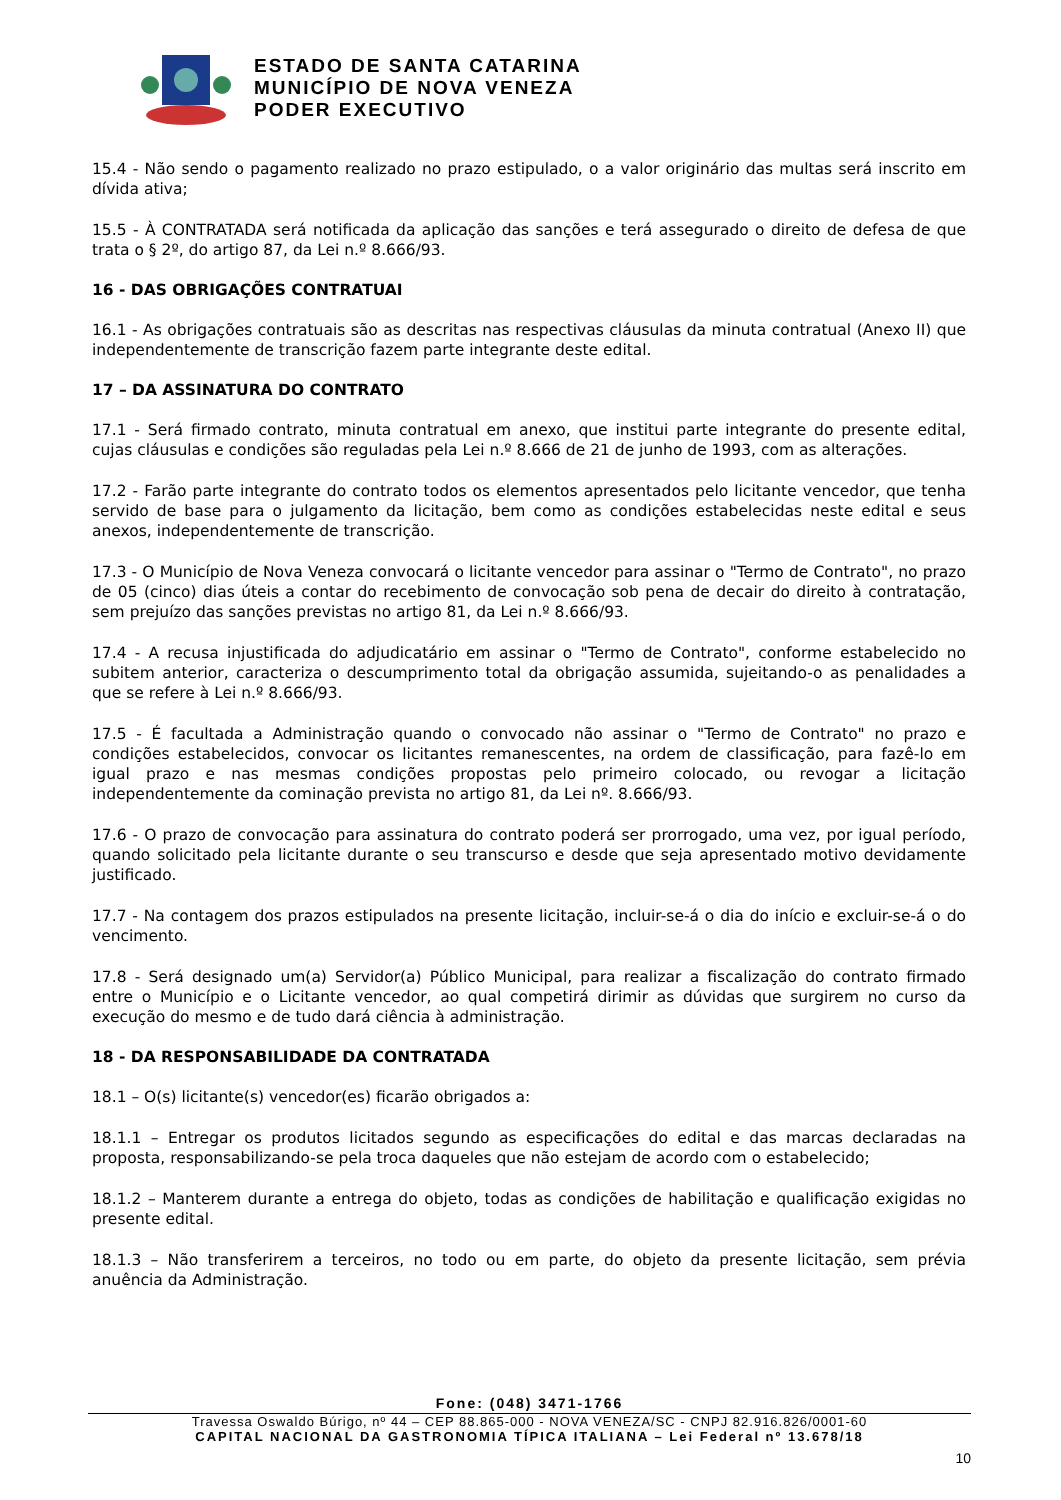ESTADO DE SANTA CATARINA
MUNICÍPIO DE NOVA VENEZA
PODER EXECUTIVO
15.4 - Não sendo o pagamento realizado no prazo estipulado, o a valor originário das multas será inscrito em dívida ativa;
15.5 - À CONTRATADA será notificada da aplicação das sanções e terá assegurado o direito de defesa de que trata o § 2º, do artigo 87, da Lei n.º 8.666/93.
16 - DAS OBRIGAÇÕES CONTRATUAI
16.1 - As obrigações contratuais são as descritas nas respectivas cláusulas da minuta contratual (Anexo II) que independentemente de transcrição fazem parte integrante deste edital.
17 – DA ASSINATURA DO CONTRATO
17.1 - Será firmado contrato, minuta contratual em anexo, que institui parte integrante do presente edital, cujas cláusulas e condições são reguladas pela Lei n.º 8.666 de 21 de junho de 1993, com as alterações.
17.2 - Farão parte integrante do contrato todos os elementos apresentados pelo licitante vencedor, que tenha servido de base para o julgamento da licitação, bem como as condições estabelecidas neste edital e seus anexos, independentemente de transcrição.
17.3 - O Município de Nova Veneza convocará o licitante vencedor para assinar o "Termo de Contrato", no prazo de 05 (cinco) dias úteis a contar do recebimento de convocação sob pena de decair do direito à contratação, sem prejuízo das sanções previstas no artigo 81, da Lei n.º 8.666/93.
17.4 - A recusa injustificada do adjudicatário em assinar o "Termo de Contrato", conforme estabelecido no subitem anterior, caracteriza o descumprimento total da obrigação assumida, sujeitando-o as penalidades a que se refere à Lei n.º 8.666/93.
17.5 - É facultada a Administração quando o convocado não assinar o "Termo de Contrato" no prazo e condições estabelecidos, convocar os licitantes remanescentes, na ordem de classificação, para fazê-lo em igual prazo e nas mesmas condições propostas pelo primeiro colocado, ou revogar a licitação independentemente da cominação prevista no artigo 81, da Lei nº. 8.666/93.
17.6 - O prazo de convocação para assinatura do contrato poderá ser prorrogado, uma vez, por igual período, quando solicitado pela licitante durante o seu transcurso e desde que seja apresentado motivo devidamente justificado.
17.7 - Na contagem dos prazos estipulados na presente licitação, incluir-se-á o dia do início e excluir-se-á o do vencimento.
17.8 - Será designado um(a) Servidor(a) Público Municipal, para realizar a fiscalização do contrato firmado entre o Município e o Licitante vencedor, ao qual competirá dirimir as dúvidas que surgirem no curso da execução do mesmo e de tudo dará ciência à administração.
18 - DA RESPONSABILIDADE DA CONTRATADA
18.1 – O(s) licitante(s) vencedor(es) ficarão obrigados a:
18.1.1 – Entregar os produtos licitados segundo as especificações do edital e das marcas declaradas na proposta, responsabilizando-se pela troca daqueles que não estejam de acordo com o estabelecido;
18.1.2 – Manterem durante a entrega do objeto, todas as condições de habilitação e qualificação exigidas no presente edital.
18.1.3 – Não transferirem a terceiros, no todo ou em parte, do objeto da presente licitação, sem prévia anuência da Administração.
Fone: (048) 3471-1766
Travessa Oswaldo Búrigo, nº 44 – CEP 88.865-000 - NOVA VENEZA/SC - CNPJ 82.916.826/0001-60
CAPITAL NACIONAL DA GASTRONOMIA TÍPICA ITALIANA – Lei Federal nº 13.678/18
10